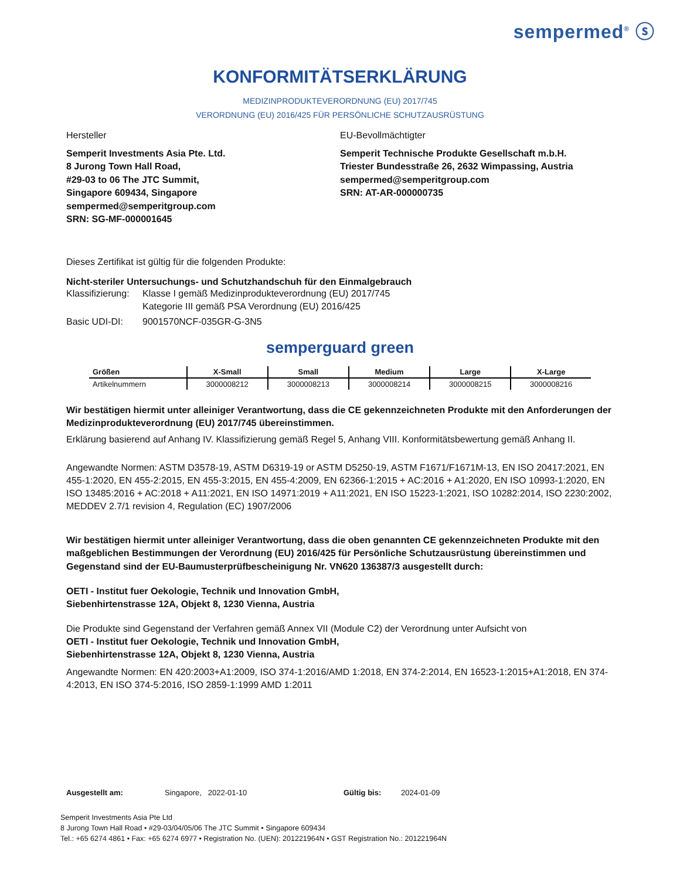sempermed<sup>®</sup> ⓢ
KONFORMITÄTSERKLÄRUNG
MEDIZINPRODUKTEVERORDNUNG (EU) 2017/745
VERORDNUNG (EU) 2016/425 FÜR PERSÖNLICHE SCHUTZAUSRÜSTUNG
Hersteller
Semperit Investments Asia Pte. Ltd.
8 Jurong Town Hall Road,
#29-03 to 06 The JTC Summit,
Singapore 609434, Singapore
sempermed@semperitgroup.com
SRN: SG-MF-000001645
EU-Bevollmächtigter
Semperit Technische Produkte Gesellschaft m.b.H.
Triester Bundesstraße 26, 2632 Wimpassing, Austria
sempermed@semperitgroup.com
SRN: AT-AR-000000735
Dieses Zertifikat ist gültig für die folgenden Produkte:
Nicht-steriler Untersuchungs- und Schutzhandschuh für den Einmalgebrauch
Klassifizierung:
Klasse I gemäß Medizinprodukteverordnung (EU) 2017/745
Kategorie III gemäß PSA Verordnung (EU) 2016/425
Basic UDI-DI: 9001570NCF-035GR-G-3N5
semperguard green
| Größen | X-Small | Small | Medium | Large | X-Large |
| --- | --- | --- | --- | --- | --- |
| Artikelnummern | 3000008212 | 3000008213 | 3000008214 | 3000008215 | 3000008216 |
Wir bestätigen hiermit unter alleiniger Verantwortung, dass die CE gekennzeichneten Produkte mit den Anforderungen der Medizinprodukteverordnung (EU) 2017/745 übereinstimmen.
Erklärung basierend auf Anhang IV. Klassifizierung gemäß Regel 5, Anhang VIII. Konformitätsbewertung gemäß Anhang II.
Angewandte Normen: ASTM D3578-19, ASTM D6319-19 or ASTM D5250-19, ASTM F1671/F1671M-13, EN ISO 20417:2021, EN 455-1:2020, EN 455-2:2015, EN 455-3:2015, EN 455-4:2009, EN 62366-1:2015 + AC:2016 + A1:2020, EN ISO 10993-1:2020, EN ISO 13485:2016 + AC:2018 + A11:2021, EN ISO 14971:2019 + A11:2021, EN ISO 15223-1:2021, ISO 10282:2014, ISO 2230:2002, MEDDEV 2.7/1 revision 4, Regulation (EC) 1907/2006
Wir bestätigen hiermit unter alleiniger Verantwortung, dass die oben genannten CE gekennzeichneten Produkte mit den maßgeblichen Bestimmungen der Verordnung (EU) 2016/425 für Persönliche Schutzausrüstung übereinstimmen und Gegenstand sind der EU-Baumusterprüfbescheinigung Nr. VN620 136387/3 ausgestellt durch:
OETI - Institut fuer Oekologie, Technik und Innovation GmbH,
Siebenhirtenstrasse 12A, Objekt 8, 1230 Vienna, Austria
Die Produkte sind Gegenstand der Verfahren gemäß Annex VII (Module C2) der Verordnung unter Aufsicht von
OETI - Institut fuer Oekologie, Technik und Innovation GmbH,
Siebenhirtenstrasse 12A, Objekt 8, 1230 Vienna, Austria
Angewandte Normen: EN 420:2003+A1:2009, ISO 374-1:2016/AMD 1:2018, EN 374-2:2014, EN 16523-1:2015+A1:2018, EN 374-4:2013, EN ISO 374-5:2016, ISO 2859-1:1999 AMD 1:2011
Ausgestellt am: Singapore, 2022-01-10 Gültig bis: 2024-01-09
Semperit Investments Asia Pte Ltd
8 Jurong Town Hall Road • #29-03/04/05/06 The JTC Summit • Singapore 609434
Tel.: +65 6274 4861 • Fax: +65 6274 6977 • Registration No. (UEN): 201221964N • GST Registration No.: 201221964N